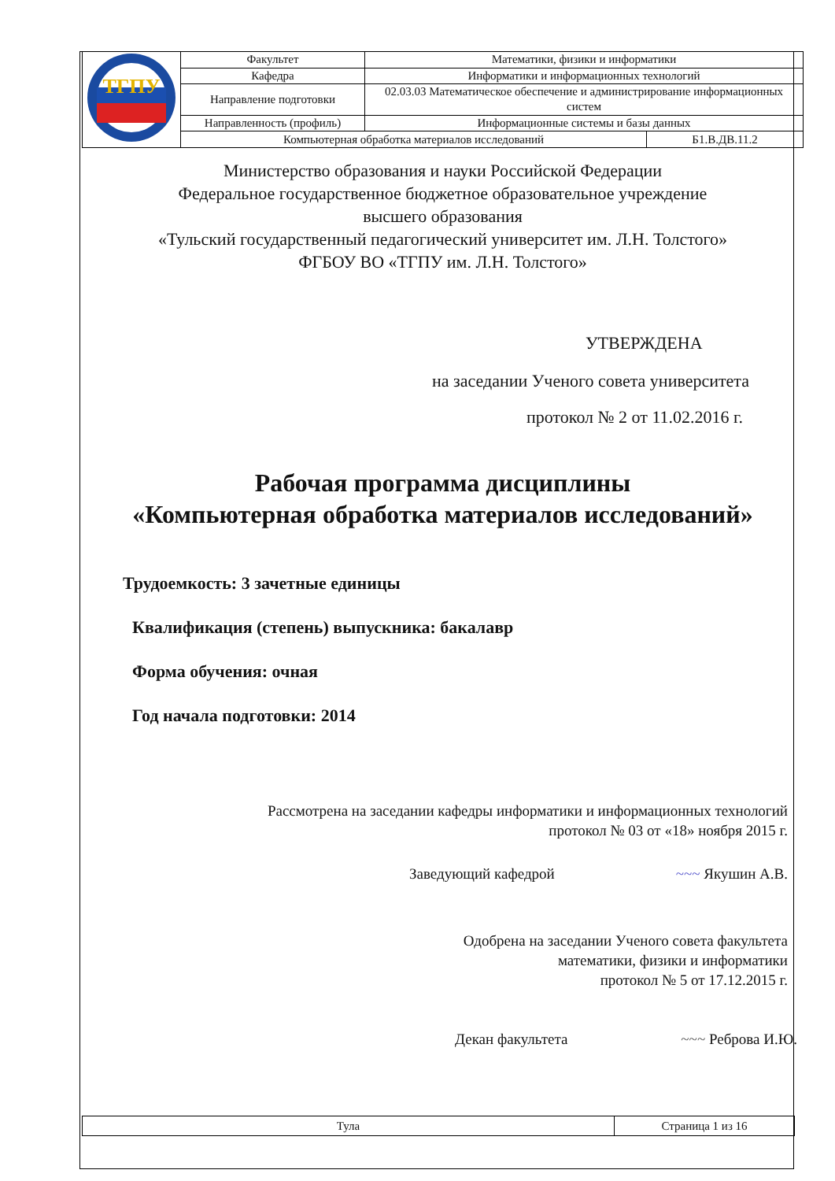| ТГПУ | Факультет | Математики, физики и информатики | |
| | Кафедра | Информатики и информационных технологий | |
| | Направление подготовки | 02.03.03 Математическое обеспечение и администрирование информационных систем | |
| | Направленность (профиль) | Информационные системы и базы данных | |
| | Компьютерная обработка материалов исследований | | Б1.В.ДВ.11.2 |
Министерство образования и науки Российской Федерации
Федеральное государственное бюджетное образовательное учреждение
высшего образования
«Тульский государственный педагогический университет им. Л.Н. Толстого»
ФГБОУ ВО «ТГПУ им. Л.Н. Толстого»
УТВЕРЖДЕНА
на заседании Ученого совета университета
протокол № 2 от 11.02.2016 г.
Рабочая программа дисциплины
«Компьютерная обработка материалов исследований»
Трудоемкость: 3 зачетные единицы
Квалификация (степень) выпускника: бакалавр
Форма обучения: очная
Год начала подготовки: 2014
Рассмотрена на заседании кафедры информатики и информационных технологий
протокол № 03 от «18» ноября 2015 г.
Заведующий кафедрой ~~~ Якушин А.В.
Одобрена на заседании Ученого совета факультета
математики, физики и информатики
протокол № 5 от 17.12.2015 г.
Декан факультета ~~~ Реброва И.Ю.
| Тула | Страница 1 из 16 |